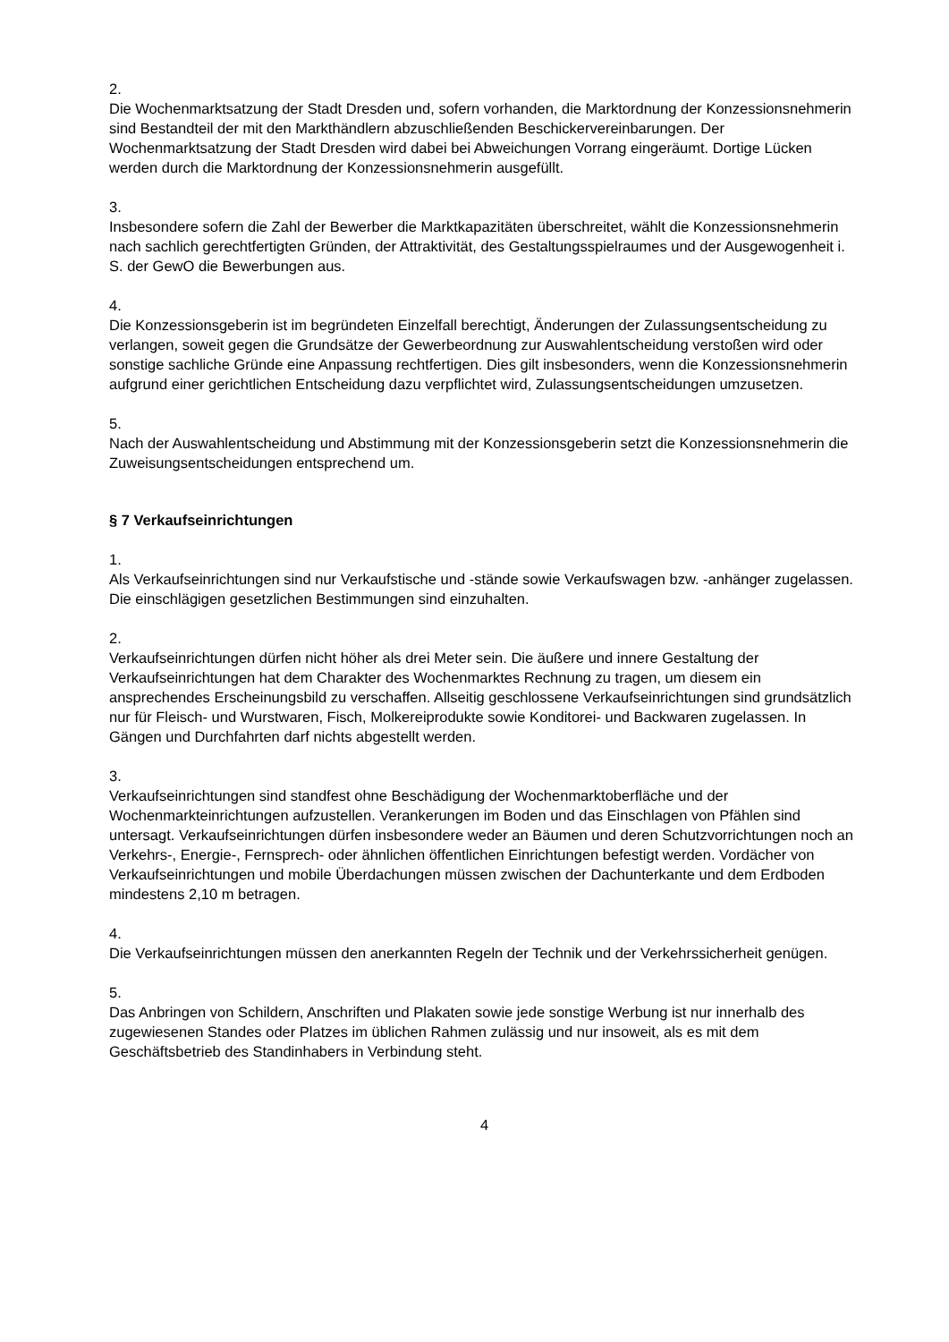2.
Die Wochenmarktsatzung der Stadt Dresden und, sofern vorhanden, die Marktordnung der Konzessionsnehmerin sind Bestandteil der mit den Markthändlern abzuschließenden Beschickervereinbarungen. Der Wochenmarktsatzung der Stadt Dresden wird dabei bei Abweichungen Vorrang eingeräumt. Dortige Lücken werden durch die Marktordnung der Konzessionsnehmerin ausgefüllt.
3.
Insbesondere sofern die Zahl der Bewerber die Marktkapazitäten überschreitet, wählt die Konzessionsnehmerin nach sachlich gerechtfertigten Gründen, der Attraktivität, des Gestaltungsspielraumes und der Ausgewogenheit i. S. der GewO die Bewerbungen aus.
4.
Die Konzessionsgeberin ist im begründeten Einzelfall berechtigt, Änderungen der Zulassungsentscheidung zu verlangen, soweit gegen die Grundsätze der Gewerbeordnung zur Auswahlentscheidung verstoßen wird oder sonstige sachliche Gründe eine Anpassung rechtfertigen. Dies gilt insbesonders, wenn die Konzessionsnehmerin aufgrund einer gerichtlichen Entscheidung dazu verpflichtet wird, Zulassungsentscheidungen umzusetzen.
5.
Nach der Auswahlentscheidung und Abstimmung mit der Konzessionsgeberin setzt die Konzessionsnehmerin die Zuweisungsentscheidungen entsprechend um.
§ 7 Verkaufseinrichtungen
1.
Als Verkaufseinrichtungen sind nur Verkaufstische und -stände sowie Verkaufswagen bzw. -anhänger zugelassen. Die einschlägigen gesetzlichen Bestimmungen sind einzuhalten.
2.
Verkaufseinrichtungen dürfen nicht höher als drei Meter sein. Die äußere und innere Gestaltung der Verkaufseinrichtungen hat dem Charakter des Wochenmarktes Rechnung zu tragen, um diesem ein ansprechendes Erscheinungsbild zu verschaffen. Allseitig geschlossene Verkaufseinrichtungen sind grundsätzlich nur für Fleisch- und Wurstwaren, Fisch, Molkereiprodukte sowie Konditorei- und Backwaren zugelassen. In Gängen und Durchfahrten darf nichts abgestellt werden.
3.
Verkaufseinrichtungen sind standfest ohne Beschädigung der Wochenmarktoberfläche und der Wochenmarkteinrichtungen aufzustellen. Verankerungen im Boden und das Einschlagen von Pfählen sind untersagt. Verkaufseinrichtungen dürfen insbesondere weder an Bäumen und deren Schutzvorrichtungen noch an Verkehrs-, Energie-, Fernsprech- oder ähnlichen öffentlichen Einrichtungen befestigt werden. Vordächer von Verkaufseinrichtungen und mobile Überdachungen müssen zwischen der Dachunterkante und dem Erdboden mindestens 2,10 m betragen.
4.
Die Verkaufseinrichtungen müssen den anerkannten Regeln der Technik und der Verkehrssicherheit genügen.
5.
Das Anbringen von Schildern, Anschriften und Plakaten sowie jede sonstige Werbung ist nur innerhalb des zugewiesenen Standes oder Platzes im üblichen Rahmen zulässig und nur insoweit, als es mit dem Geschäftsbetrieb des Standinhabers in Verbindung steht.
4